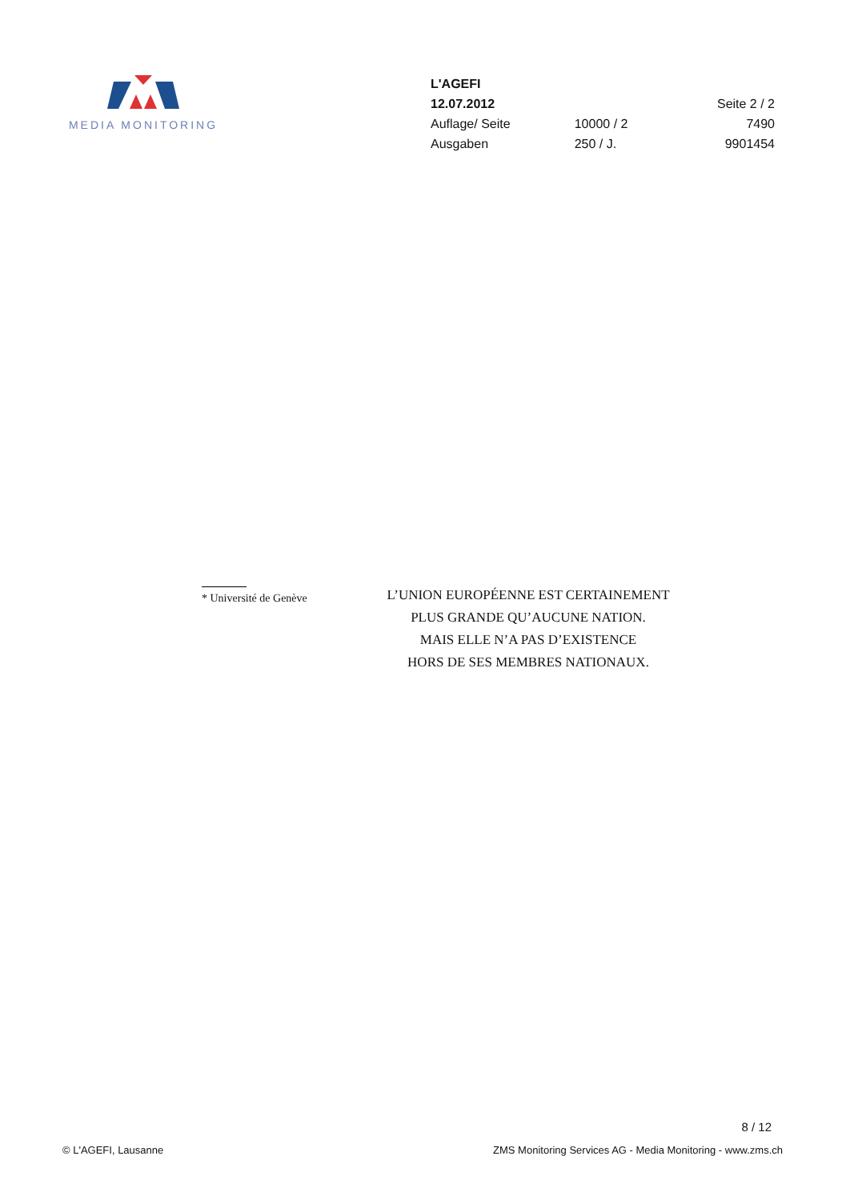MEDIA MONITORING
| L'AGEFI | | |
| 12.07.2012 | | Seite 2 / 2 |
| Auflage/ Seite | 10000 / 2 | 7490 |
| Ausgaben | 250 / J. | 9901454 |
* Université de Genève
L’UNION EUROPÉENNE EST CERTAINEMENT
PLUS GRANDE QU’AUCUNE NATION.
MAIS ELLE N’A PAS D’EXISTENCE
HORS DE SES MEMBRES NATIONAUX.
8 / 12
© L'AGEFI, Lausanne
ZMS Monitoring Services AG - Media Monitoring - www.zms.ch